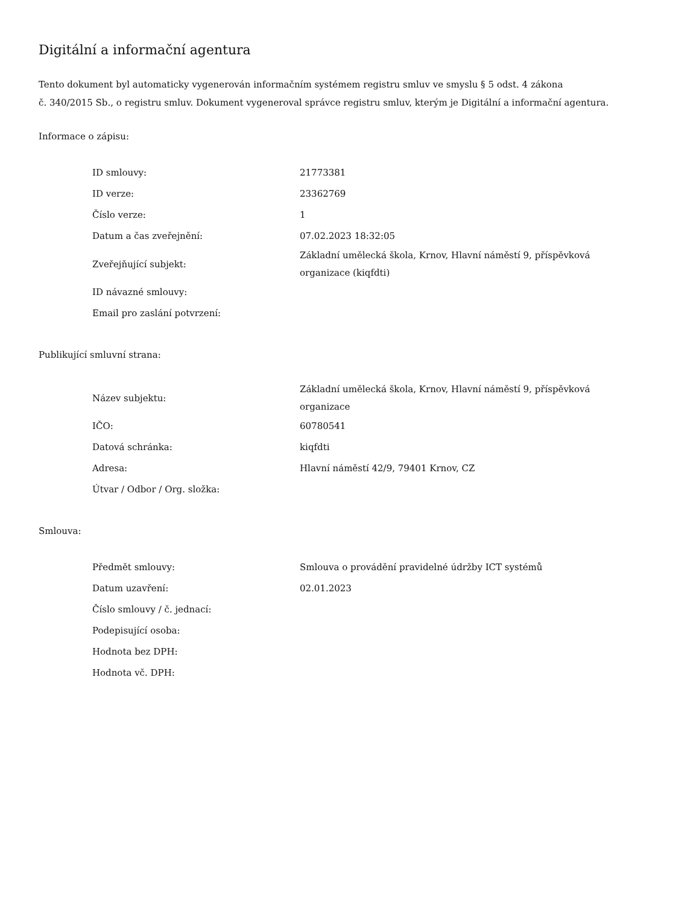Digitální a informační agentura
Tento dokument byl automaticky vygenerován informačním systémem registru smluv ve smyslu § 5 odst. 4 zákona
č. 340/2015 Sb., o registru smluv. Dokument vygeneroval správce registru smluv, kterým je Digitální a informační agentura.
Informace o zápisu:
| ID smlouvy: | 21773381 |
| ID verze: | 23362769 |
| Číslo verze: | 1 |
| Datum a čas zveřejnění: | 07.02.2023 18:32:05 |
| Zveřejňující subjekt: | Základní umělecká škola, Krnov, Hlavní náměstí 9, příspěvková organizace (kiqfdti) |
| ID návazné smlouvy: | |
| Email pro zaslání potvrzení: | |
Publikující smluvní strana:
| Název subjektu: | Základní umělecká škola, Krnov, Hlavní náměstí 9, příspěvková organizace |
| IČO: | 60780541 |
| Datová schránka: | kiqfdti |
| Adresa: | Hlavní náměstí 42/9, 79401 Krnov, CZ |
| Útvar / Odbor / Org. složka: | |
Smlouva:
| Předmět smlouvy: | Smlouva o provádění pravidelné údržby ICT systémů |
| Datum uzavření: | 02.01.2023 |
| Číslo smlouvy / č. jednací: | |
| Podepisující osoba: | |
| Hodnota bez DPH: | |
| Hodnota vč. DPH: | |